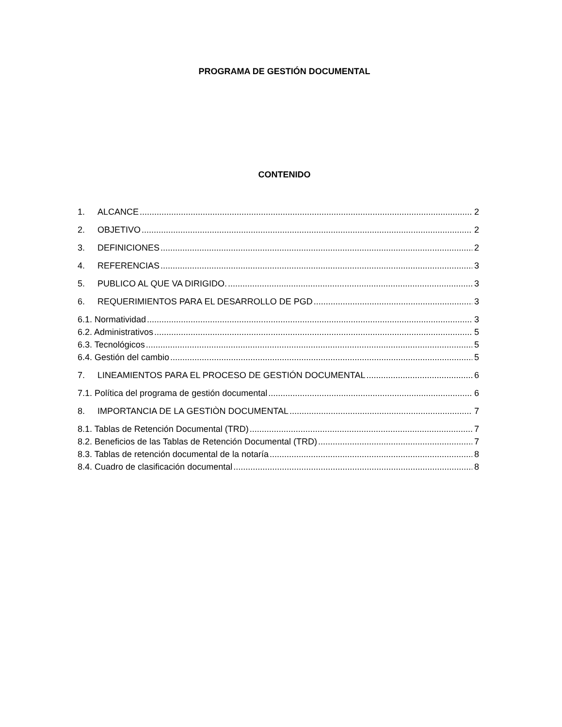PROGRAMA DE GESTIÓN DOCUMENTAL
CONTENIDO
1. ALCANCE 2
2. OBJETIVO 2
3. DEFINICIONES 2
4. REFERENCIAS 3
5. PUBLICO AL QUE VA DIRIGIDO. 3
6. REQUERIMIENTOS PARA EL DESARROLLO DE PGD 3
6.1. Normatividad 3
6.2. Administrativos 5
6.3. Tecnológicos 5
6.4. Gestión del cambio 5
7. LINEAMIENTOS PARA EL PROCESO DE GESTIÓN DOCUMENTAL 6
7.1. Política del programa de gestión documental 6
8. IMPORTANCIA DE LA GESTIÒN DOCUMENTAL 7
8.1. Tablas de Retención Documental (TRD) 7
8.2. Beneficios de las Tablas de Retención Documental (TRD) 7
8.3. Tablas de retención documental de la notaría 8
8.4. Cuadro de clasificación documental 8